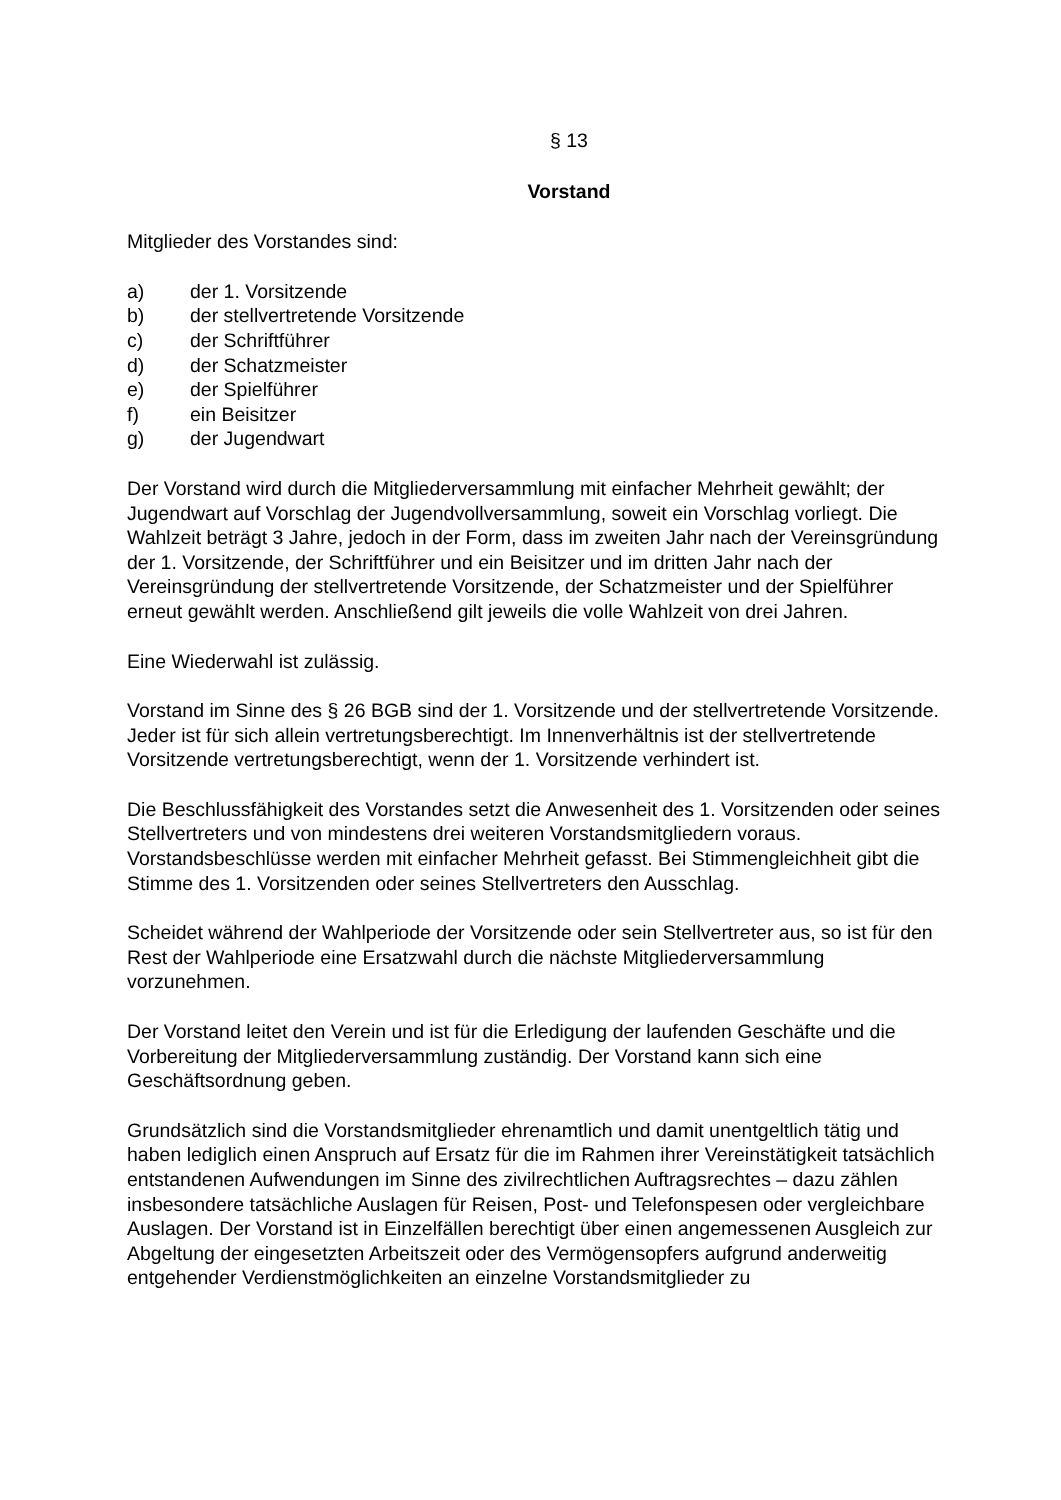§ 13
Vorstand
Mitglieder des Vorstandes sind:
a) der 1. Vorsitzende
b) der stellvertretende Vorsitzende
c) der Schriftführer
d) der Schatzmeister
e) der Spielführer
f) ein Beisitzer
g) der Jugendwart
Der Vorstand wird durch die Mitgliederversammlung mit einfacher Mehrheit gewählt; der Jugendwart auf Vorschlag der Jugendvollversammlung, soweit ein Vorschlag vorliegt. Die Wahlzeit beträgt 3 Jahre, jedoch in der Form, dass im zweiten Jahr nach der Vereinsgründung der 1. Vorsitzende, der Schriftführer und ein Beisitzer und im dritten Jahr nach der Vereinsgründung der stellvertretende Vorsitzende, der Schatzmeister und der Spielführer erneut gewählt werden. Anschließend gilt jeweils die volle Wahlzeit von drei Jahren.
Eine Wiederwahl ist zulässig.
Vorstand im Sinne des § 26 BGB sind der 1. Vorsitzende und der stellvertretende Vorsitzende. Jeder ist für sich allein vertretungsberechtigt. Im Innenverhältnis ist der stellvertretende Vorsitzende vertretungsberechtigt, wenn der 1. Vorsitzende verhindert ist.
Die Beschlussfähigkeit des Vorstandes setzt die Anwesenheit des 1. Vorsitzenden oder seines Stellvertreters und von mindestens drei weiteren Vorstandsmitgliedern voraus. Vorstandsbeschlüsse werden mit einfacher Mehrheit gefasst. Bei Stimmengleichheit gibt die Stimme des 1. Vorsitzenden oder seines Stellvertreters den Ausschlag.
Scheidet während der Wahlperiode der Vorsitzende oder sein Stellvertreter aus, so ist für den Rest der Wahlperiode eine Ersatzwahl durch die nächste Mitgliederversammlung vorzunehmen.
Der Vorstand leitet den Verein und ist für die Erledigung der laufenden Geschäfte und die Vorbereitung der Mitgliederversammlung zuständig. Der Vorstand kann sich eine Geschäftsordnung geben.
Grundsätzlich sind die Vorstandsmitglieder ehrenamtlich und damit unentgeltlich tätig und haben lediglich einen Anspruch auf Ersatz für die im Rahmen ihrer Vereinstätigkeit tatsächlich entstandenen Aufwendungen im Sinne des zivilrechtlichen Auftragsrechtes – dazu zählen insbesondere tatsächliche Auslagen für Reisen, Post- und Telefonspesen oder vergleichbare Auslagen. Der Vorstand ist in Einzelfällen berechtigt über einen angemessenen Ausgleich zur Abgeltung der eingesetzten Arbeitszeit oder des Vermögensopfers aufgrund anderweitig entgehender Verdienstmöglichkeiten an einzelne Vorstandsmitglieder zu